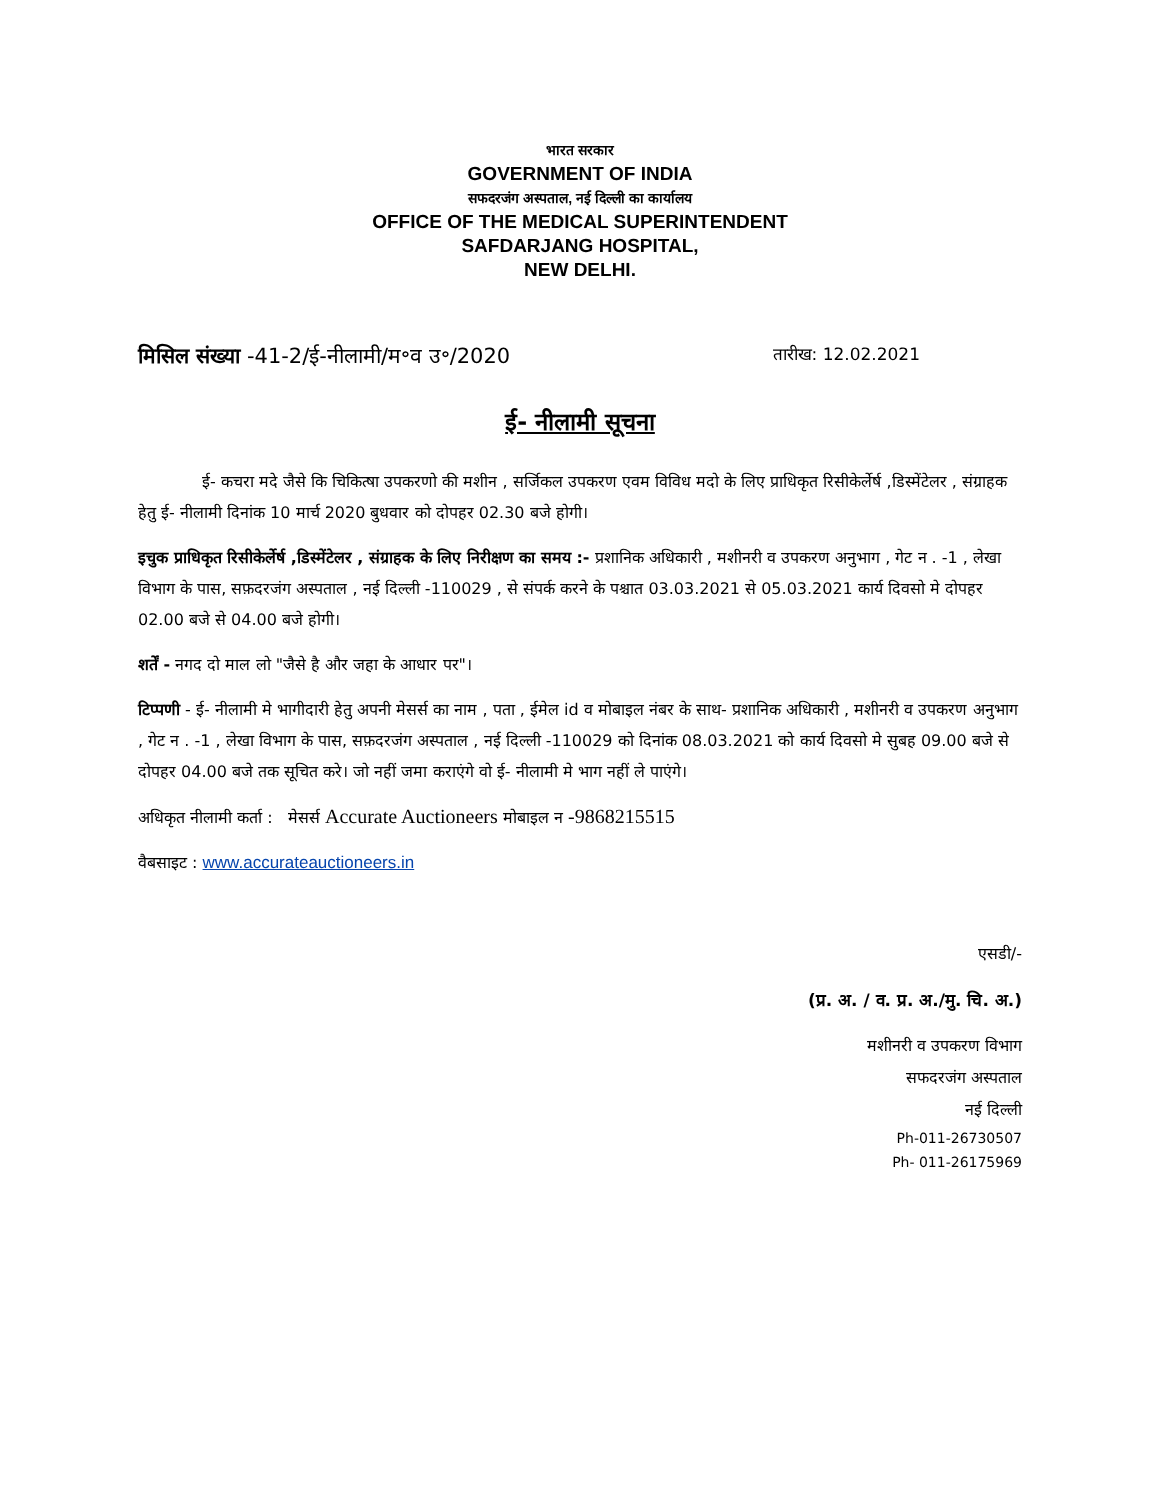भारत सरकार
GOVERNMENT OF INDIA
सफदरजंग अस्पताल, नई दिल्ली का कार्यालय
OFFICE OF THE MEDICAL SUPERINTENDENT
SAFDARJANG HOSPITAL,
NEW DELHI.
मिसिल संख्या -41-2/ई-नीलामी/म॰व उ॰/2020 तारीख: 12.02.2021
ई- नीलामी सूचना
ई- कचरा मदे जैसे कि चिकित्षा उपकरणो की मशीन , सर्जिकल उपकरण एवम विविध मदो के लिए प्राधिकृत रिसीकेर्लेर्ष ,डिस्मेंटेलर , संग्राहक हेतु ई- नीलामी दिनांक 10 मार्च 2020 बुधवार को दोपहर 02.30 बजे होगी।
इचुक प्राधिकृत रिसीकेर्लेर्ष ,डिस्मेंटेलर , संग्राहक के लिए निरीक्षण का समय :- प्रशानिक अधिकारी , मशीनरी व उपकरण अनुभाग , गेट न . -1 , लेखा विभाग के पास, सफ़दरजंग अस्पताल , नई दिल्ली -110029 , से संपर्क करने के पश्चात 03.03.2021 से 05.03.2021 कार्य दिवसो मे दोपहर 02.00 बजे से 04.00 बजे होगी।
शर्तें - नगद दो माल लो "जैसे है और जहा के आधार पर"।
टिप्पणी - ई- नीलामी मे भागीदारी हेतु अपनी मेसर्स का नाम , पता , ईमेल id व मोबाइल नंबर के साथ- प्रशानिक अधिकारी , मशीनरी व उपकरण अनुभाग , गेट न . -1 , लेखा विभाग के पास, सफ़दरजंग अस्पताल , नई दिल्ली -110029 को दिनांक 08.03.2021 को कार्य दिवसो मे सुबह 09.00 बजे से दोपहर 04.00 बजे तक सूचित करे। जो नहीं जमा कराएंगे वो ई- नीलामी मे भाग नहीं ले पाएंगे।
अधिकृत नीलामी कर्ता : मेसर्स Accurate Auctioneers मोबाइल न -9868215515
वैबसाइट : www.accurateauctioneers.in
एसडी/-
(प्र. अ. / व. प्र. अ./मु. चि. अ.)
मशीनरी व उपकरण विभाग
सफदरजंग अस्पताल
नई दिल्ली
Ph-011-26730507
Ph- 011-26175969